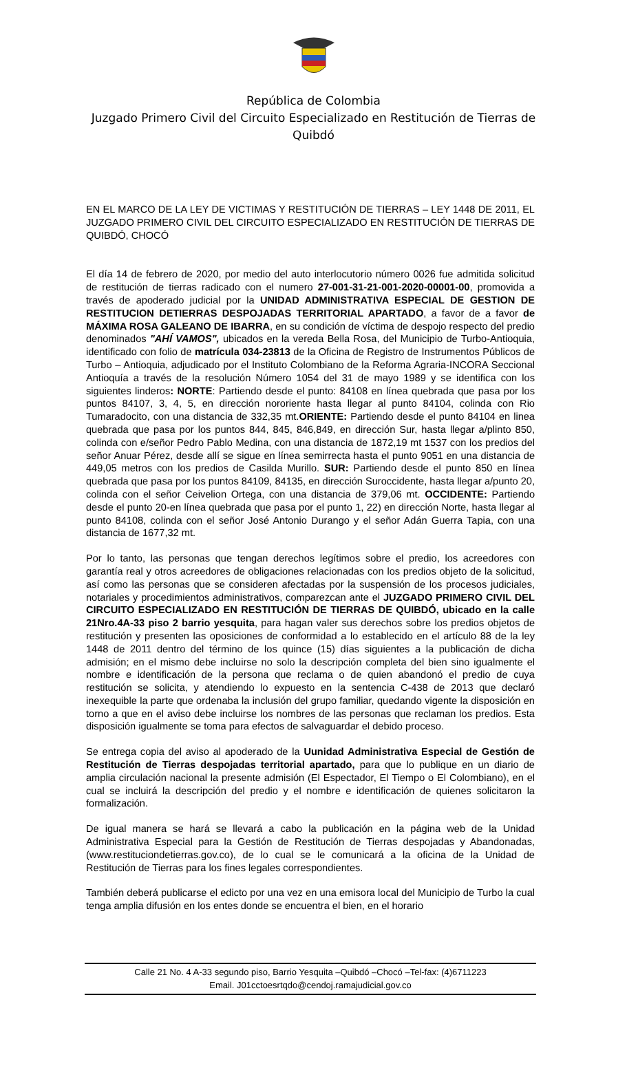República de Colombia
Juzgado Primero Civil del Circuito Especializado en Restitución de Tierras de Quibdó
EN EL MARCO DE LA LEY DE VICTIMAS Y RESTITUCIÓN DE TIERRAS – LEY 1448 DE 2011, EL JUZGADO PRIMERO CIVIL DEL CIRCUITO ESPECIALIZADO EN RESTITUCIÓN DE TIERRAS DE QUIBDÓ, CHOCÓ
El día 14 de febrero de 2020, por medio del auto interlocutorio número 0026 fue admitida solicitud de restitución de tierras radicado con el numero 27-001-31-21-001-2020-00001-00, promovida a través de apoderado judicial por la UNIDAD ADMINISTRATIVA ESPECIAL DE GESTION DE RESTITUCION DETIERRAS DESPOJADAS TERRITORIAL APARTADO, a favor de a favor de MÁXIMA ROSA GALEANO DE IBARRA, en su condición de víctima de despojo respecto del predio denominados "AHÍ VAMOS", ubicados en la vereda Bella Rosa, del Municipio de Turbo-Antioquia, identificado con folio de matrícula 034-23813 de la Oficina de Registro de Instrumentos Públicos de Turbo – Antioquia, adjudicado por el Instituto Colombiano de la Reforma Agraria-INCORA Seccional Antioquía a través de la resolución Número 1054 del 31 de mayo 1989 y se identifica con los siguientes linderos: NORTE: Partiendo desde el punto: 84108 en línea quebrada que pasa por los puntos 84107, 3, 4, 5, en dirección nororiente hasta llegar al punto 84104, colinda con Rio Tumaradocito, con una distancia de 332,35 mt.ORIENTE: Partiendo desde el punto 84104 en linea quebrada que pasa por los puntos 844, 845, 846,849, en dirección Sur, hasta llegar a/plinto 850, colinda con e/señor Pedro Pablo Medina, con una distancia de 1872,19 mt 1537 con los predios del señor Anuar Pérez, desde allí se sigue en línea semirrecta hasta el punto 9051 en una distancia de 449,05 metros con los predios de Casilda Murillo. SUR: Partiendo desde el punto 850 en línea quebrada que pasa por los puntos 84109, 84135, en dirección Suroccidente, hasta llegar a/punto 20, colinda con el señor Ceivelion Ortega, con una distancia de 379,06 mt. OCCIDENTE: Partiendo desde el punto 20-en línea quebrada que pasa por el punto 1, 22) en dirección Norte, hasta llegar al punto 84108, colinda con el señor José Antonio Durango y el señor Adán Guerra Tapia, con una distancia de 1677,32 mt.
Por lo tanto, las personas que tengan derechos legítimos sobre el predio, los acreedores con garantía real y otros acreedores de obligaciones relacionadas con los predios objeto de la solicitud, así como las personas que se consideren afectadas por la suspensión de los procesos judiciales, notariales y procedimientos administrativos, comparezcan ante el JUZGADO PRIMERO CIVIL DEL CIRCUITO ESPECIALIZADO EN RESTITUCIÓN DE TIERRAS DE QUIBDÓ, ubicado en la calle 21Nro.4A-33 piso 2 barrio yesquita, para hagan valer sus derechos sobre los predios objetos de restitución y presenten las oposiciones de conformidad a lo establecido en el artículo 88 de la ley 1448 de 2011 dentro del término de los quince (15) días siguientes a la publicación de dicha admisión; en el mismo debe incluirse no solo la descripción completa del bien sino igualmente el nombre e identificación de la persona que reclama o de quien abandonó el predio de cuya restitución se solicita, y atendiendo lo expuesto en la sentencia C-438 de 2013 que declaró inexequible la parte que ordenaba la inclusión del grupo familiar, quedando vigente la disposición en torno a que en el aviso debe incluirse los nombres de las personas que reclaman los predios. Esta disposición igualmente se toma para efectos de salvaguardar el debido proceso.
Se entrega copia del aviso al apoderado de la Uunidad Administrativa Especial de Gestión de Restitución de Tierras despojadas territorial apartado, para que lo publique en un diario de amplia circulación nacional la presente admisión (El Espectador, El Tiempo o El Colombiano), en el cual se incluirá la descripción del predio y el nombre e identificación de quienes solicitaron la formalización.
De igual manera se hará se llevará a cabo la publicación en la página web de la Unidad Administrativa Especial para la Gestión de Restitución de Tierras despojadas y Abandonadas, (www.restituciondetierras.gov.co), de lo cual se le comunicará a la oficina de la Unidad de Restitución de Tierras para los fines legales correspondientes.
También deberá publicarse el edicto por una vez en una emisora local del Municipio de Turbo la cual tenga amplia difusión en los entes donde se encuentra el bien, en el horario
Calle 21 No. 4 A-33 segundo piso, Barrio Yesquita –Quibdó –Chocó –Tel-fax: (4)6711223
Email. J01cctoesrtqdo@cendoj.ramajudicial.gov.co